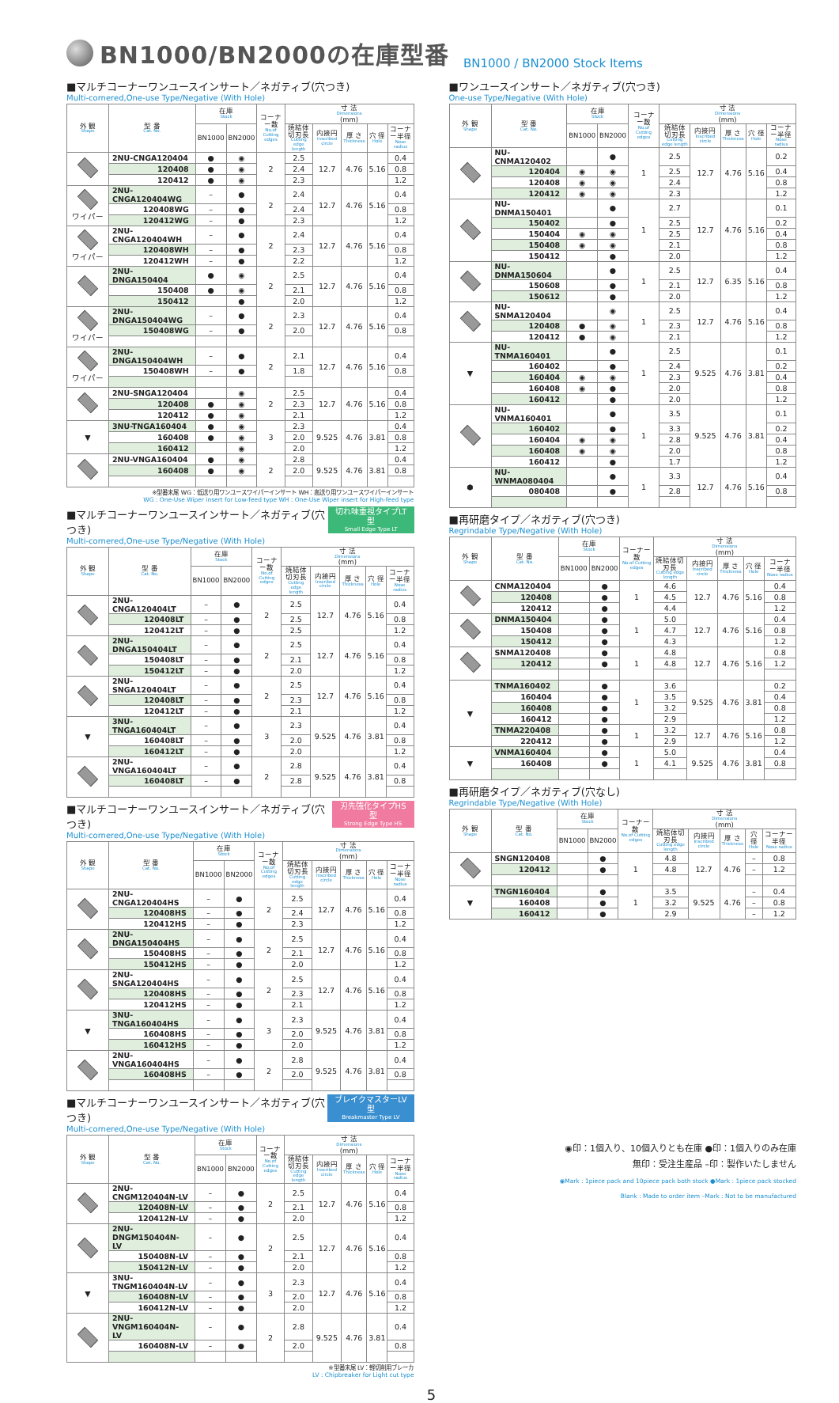BN1000/BN2000の在庫型番
BN1000 / BN2000 Stock Items
■マルチコーナーワンユースインサート／ネガティブ(穴つき)
Multi-cornered,One-use Type/Negative (With Hole)
| 外 観 Shape | 型 番 Cat. No. | 在庫 Stock | | コーナー数 No.of Cutting edges | 寸 法 Dimensions (mm) | | | | |
| --- | --- | --- | --- | --- | --- | --- | --- | --- | --- |
| | | BN1000 | BN2000 | | 焼結体切刃長 Cutting edge length | 内接円 Inscribed circle | 厚 さ Thickness | 穴 径 Hole | コーナー半径 Nose radius |
| | 2NU-CNGA120404 | ● | ◉ | 2 | 2.5 | 12.7 | 4.76 | 5.16 | 0.4 |
| | 120408 | ● | ◉ | | 2.4 | | | | 0.8 |
| | 120412 | ● | ◉ | | 2.3 | | | | 1.2 |
| ワイパー | 2NU-CNGA120404WG | – | ● | 2 | 2.4 | 12.7 | 4.76 | 5.16 | 0.4 |
| | 120408WG | – | ● | | 2.4 | | | | 0.8 |
| | 120412WG | – | ● | | 2.3 | | | | 1.2 |
| ワイパー | 2NU-CNGA120404WH | – | ● | 2 | 2.4 | 12.7 | 4.76 | 5.16 | 0.4 |
| | 120408WH | – | ● | | 2.3 | | | | 0.8 |
| | 120412WH | – | ● | | 2.2 | | | | 1.2 |
| | 2NU-DNGA150404 | ● | ◉ | 2 | 2.5 | 12.7 | 4.76 | 5.16 | 0.4 |
| | 150408 | ● | ◉ | | 2.1 | | | | 0.8 |
| | 150412 | | ● | | 2.0 | | | | 1.2 |
| ワイパー | 2NU-DNGA150404WG | – | ● | 2 | 2.3 | 12.7 | 4.76 | 5.16 | 0.4 |
| | 150408WG | – | ● | | 2.0 | | | | 0.8 |
| ワイパー | 2NU-DNGA150404WH | – | ● | 2 | 2.1 | 12.7 | 4.76 | 5.16 | 0.4 |
| | 150408WH | – | ● | | 1.8 | | | | 0.8 |
| | 2NU-SNGA120404 | | ◉ | 2 | 2.5 | 12.7 | 4.76 | 5.16 | 0.4 |
| | 120408 | ● | ◉ | | 2.3 | | | | 0.8 |
| | 120412 | ● | ◉ | | 2.1 | | | | 1.2 |
| ▼ | 3NU-TNGA160404 | ● | ◉ | 3 | 2.3 | 9.525 | 4.76 | 3.81 | 0.4 |
| | 160408 | ● | ◉ | | 2.0 | | | | 0.8 |
| | 160412 | | ◉ | | 2.0 | | | | 1.2 |
| | 2NU-VNGA160404 | ● | ◉ | 2 | 2.8 | 9.525 | 4.76 | 3.81 | 0.4 |
| | 160408 | ● | ◉ | | 2.0 | | | | 0.8 |
※型番末尾 WG：低送り用ワンユースワイパーインサート WH：高送り用ワンユースワイパーインサート
WG : One-Use Wiper insert for Low-feed type WH : One-Use Wiper insert for High-feed type
■マルチコーナーワンユースインサート／ネガティブ(穴つき) 切れ味重視タイプLT型
Small Edge Type LT
Multi-cornered,One-use Type/Negative (With Hole)
| 外 観 Shape | 型 番 Cat. No. | 在庫 Stock | | コーナー数 No.of Cutting edges | 寸 法 Dimensions (mm) | | | | |
| --- | --- | --- | --- | --- | --- | --- | --- | --- | --- |
| | | BN1000 | BN2000 | | 焼結体切刃長 Cutting edge length | 内接円 Inscribed circle | 厚 さ Thickness | 穴 径 Hole | コーナー半径 Nose radius |
| | 2NU-CNGA120404LT | – | ● | 2 | 2.5 | 12.7 | 4.76 | 5.16 | 0.4 |
| | 120408LT | – | ● | | 2.5 | | | | 0.8 |
| | 120412LT | – | ● | | 2.5 | | | | 1.2 |
| | 2NU-DNGA150404LT | – | ● | 2 | 2.5 | 12.7 | 4.76 | 5.16 | 0.4 |
| | 150408LT | – | ● | | 2.1 | | | | 0.8 |
| | 150412LT | – | ● | | 2.0 | | | | 1.2 |
| | 2NU-SNGA120404LT | – | ● | 2 | 2.5 | 12.7 | 4.76 | 5.16 | 0.4 |
| | 120408LT | – | ● | | 2.3 | | | | 0.8 |
| | 120412LT | – | ● | | 2.1 | | | | 1.2 |
| ▼ | 3NU-TNGA160404LT | – | ● | 3 | 2.3 | 9.525 | 4.76 | 3.81 | 0.4 |
| | 160408LT | – | ● | | 2.0 | | | | 0.8 |
| | 160412LT | – | ● | | 2.0 | | | | 1.2 |
| | 2NU-VNGA160404LT | – | ● | 2 | 2.8 | 9.525 | 4.76 | 3.81 | 0.4 |
| | 160408LT | – | ● | | 2.8 | | | | 0.8 |
■マルチコーナーワンユースインサート／ネガティブ(穴つき) 刃先強化タイプHS型
Strong Edge Type HS
Multi-cornered,One-use Type/Negative (With Hole)
| 外 観 Shape | 型 番 Cat. No. | 在庫 Stock | | コーナー数 No.of Cutting edges | 寸 法 Dimensions (mm) | | | | |
| --- | --- | --- | --- | --- | --- | --- | --- | --- | --- |
| | | BN1000 | BN2000 | | 焼結体切刃長 Cutting edge length | 内接円 Inscribed circle | 厚 さ Thickness | 穴 径 Hole | コーナー半径 Nose radius |
| | 2NU-CNGA120404HS | – | ● | 2 | 2.5 | 12.7 | 4.76 | 5.16 | 0.4 |
| | 120408HS | – | ● | | 2.4 | | | | 0.8 |
| | 120412HS | – | ● | | 2.3 | | | | 1.2 |
| | 2NU-DNGA150404HS | – | ● | 2 | 2.5 | 12.7 | 4.76 | 5.16 | 0.4 |
| | 150408HS | – | ● | | 2.1 | | | | 0.8 |
| | 150412HS | – | ● | | 2.0 | | | | 1.2 |
| | 2NU-SNGA120404HS | – | ● | 2 | 2.5 | 12.7 | 4.76 | 5.16 | 0.4 |
| | 120408HS | – | ● | | 2.3 | | | | 0.8 |
| | 120412HS | – | ● | | 2.1 | | | | 1.2 |
| ▼ | 3NU-TNGA160404HS | – | ● | 3 | 2.3 | 9.525 | 4.76 | 3.81 | 0.4 |
| | 160408HS | – | ● | | 2.0 | | | | 0.8 |
| | 160412HS | – | ● | | 2.0 | | | | 1.2 |
| | 2NU-VNGA160404HS | – | ● | 2 | 2.8 | 9.525 | 4.76 | 3.81 | 0.4 |
| | 160408HS | – | ● | | 2.0 | | | | 0.8 |
■マルチコーナーワンユースインサート／ネガティブ(穴つき) ブレイクマスターLV型
Breakmaster Type LV
Multi-cornered,One-use Type/Negative (With Hole)
| 外 観 Shape | 型 番 Cat. No. | 在庫 Stock | | コーナー数 No.of Cutting edges | 寸 法 Dimensions (mm) | | | | |
| --- | --- | --- | --- | --- | --- | --- | --- | --- | --- |
| | | BN1000 | BN2000 | | 焼結体切刃長 Cutting edge length | 内接円 Inscribed circle | 厚 さ Thickness | 穴 径 Hole | コーナー半径 Nose radius |
| | 2NU-CNGM120404N-LV | – | ● | 2 | 2.5 | 12.7 | 4.76 | 5.16 | 0.4 |
| | 120408N-LV | – | ● | | 2.1 | | | | 0.8 |
| | 120412N-LV | – | ● | | 2.0 | | | | 1.2 |
| | 2NU-DNGM150404N-LV | – | ● | 2 | 2.5 | 12.7 | 4.76 | 5.16 | 0.4 |
| | 150408N-LV | – | ● | | 2.1 | | | | 0.8 |
| | 150412N-LV | – | ● | | 2.0 | | | | 1.2 |
| ▼ | 3NU-TNGM160404N-LV | – | ● | 3 | 2.3 | 12.7 | 4.76 | 5.16 | 0.4 |
| | 160408N-LV | – | ● | | 2.0 | | | | 0.8 |
| | 160412N-LV | – | ● | | 2.0 | | | | 1.2 |
| | 2NU-VNGM160404N-LV | – | ● | 2 | 2.8 | 9.525 | 4.76 | 3.81 | 0.4 |
| | 160408N-LV | – | ● | | 2.0 | | | | 0.8 |
※型番末尾 LV：軽切削用ブレーカ
LV : Chipbreaker for Light cut type
■ワンユースインサート／ネガティブ(穴つき)
One-use Type/Negative (With Hole)
| 外 観 Shape | 型 番 Cat. No. | 在庫 Stock | | コーナー数 No.of Cutting edges | 寸 法 Dimensions (mm) | | | | |
| --- | --- | --- | --- | --- | --- | --- | --- | --- | --- |
| | | BN1000 | BN2000 | | 焼結体切刃長 Cutting edge length | 内接円 Inscribed circle | 厚 さ Thickness | 穴 径 Hole | コーナー半径 Nose radius |
| | NU-CNMA120402 | | ● | 1 | 2.5 | 12.7 | 4.76 | 5.16 | 0.2 |
| | 120404 | ◉ | ◉ | | 2.5 | | | | 0.4 |
| | 120408 | ◉ | ◉ | | 2.4 | | | | 0.8 |
| | 120412 | ◉ | ◉ | | 2.3 | | | | 1.2 |
| | NU-DNMA150401 | | ● | 1 | 2.7 | 12.7 | 4.76 | 5.16 | 0.1 |
| | 150402 | | ● | | 2.5 | | | | 0.2 |
| | 150404 | ◉ | ◉ | | 2.5 | | | | 0.4 |
| | 150408 | ◉ | ◉ | | 2.1 | | | | 0.8 |
| | 150412 | | ● | | 2.0 | | | | 1.2 |
| | NU-DNMA150604 | | ● | 1 | 2.5 | 12.7 | 6.35 | 5.16 | 0.4 |
| | 150608 | | ● | | 2.1 | | | | 0.8 |
| | 150612 | | ● | | 2.0 | | | | 1.2 |
| | NU-SNMA120404 | | ◉ | 1 | 2.5 | 12.7 | 4.76 | 5.16 | 0.4 |
| | 120408 | ● | ◉ | | 2.3 | | | | 0.8 |
| | 120412 | ● | ◉ | | 2.1 | | | | 1.2 |
| ▼ | NU-TNMA160401 | | ● | 1 | 2.5 | 9.525 | 4.76 | 3.81 | 0.1 |
| | 160402 | | ● | | 2.4 | | | | 0.2 |
| | 160404 | ◉ | ◉ | | 2.3 | | | | 0.4 |
| | 160408 | ◉ | ● | | 2.0 | | | | 0.8 |
| | 160412 | | ● | | 2.0 | | | | 1.2 |
| | NU-VNMA160401 | | ● | 1 | 3.5 | 9.525 | 4.76 | 3.81 | 0.1 |
| | 160402 | | ● | | 3.3 | | | | 0.2 |
| | 160404 | ◉ | ◉ | | 2.8 | | | | 0.4 |
| | 160408 | ◉ | ◉ | | 2.0 | | | | 0.8 |
| | 160412 | | ● | | 1.7 | | | | 1.2 |
| ⬢ | NU-WNMA080404 | | ● | 1 | 3.3 | 12.7 | 4.76 | 5.16 | 0.4 |
| | 080408 | | ● | | 2.8 | | | | 0.8 |
■再研磨タイプ／ネガティブ(穴つき)
Regrindable Type/Negative (With Hole)
| 外 観 Shape | 型 番 Cat. No. | 在庫 Stock | | コーナー数 No.of Cutting edges | 寸 法 Dimensions (mm) | | | | |
| --- | --- | --- | --- | --- | --- | --- | --- | --- | --- |
| | | BN1000 | BN2000 | | 焼結体切刃長 Cutting edge length | 内接円 Inscribed circle | 厚 さ Thickness | 穴 径 Hole | コーナー半径 Nose radius |
| | CNMA120404 | | ● | 1 | 4.6 | 12.7 | 4.76 | 5.16 | 0.4 |
| | 120408 | | ● | | 4.5 | | | | 0.8 |
| | 120412 | | ● | | 4.4 | | | | 1.2 |
| | DNMA150404 | | ● | 1 | 5.0 | 12.7 | 4.76 | 5.16 | 0.4 |
| | 150408 | | ● | | 4.7 | | | | 0.8 |
| | 150412 | | ● | | 4.3 | | | | 1.2 |
| | SNMA120408 | | ● | 1 | 4.8 | 12.7 | 4.76 | 5.16 | 0.8 |
| | 120412 | | ● | | 4.8 | | | | 1.2 |
| ▼ | TNMA160402 | | ● | 1 | 3.6 | 9.525 | 4.76 | 3.81 | 0.2 |
| | 160404 | | ● | | 3.5 | | | | 0.4 |
| | 160408 | | ● | | 3.2 | | | | 0.8 |
| | 160412 | | ● | | 2.9 | | | | 1.2 |
| | TNMA220408 | | ● | 1 | 3.2 | 12.7 | 4.76 | 5.16 | 0.8 |
| | 220412 | | ● | | 2.9 | | | | 1.2 |
| ▼ | VNMA160404 | | ● | 1 | 5.0 | 9.525 | 4.76 | 3.81 | 0.4 |
| | 160408 | | ● | | 4.1 | | | | 0.8 |
■再研磨タイプ／ネガティブ(穴なし)
Regrindable Type/Negative (With Hole)
| 外 観 Shape | 型 番 Cat. No. | 在庫 Stock | | コーナー数 No.of Cutting edges | 寸 法 Dimensions (mm) | | | | |
| --- | --- | --- | --- | --- | --- | --- | --- | --- | --- |
| | | BN1000 | BN2000 | | 焼結体切刃長 Cutting edge length | 内接円 Inscribed circle | 厚 さ Thickness | 穴 径 Hole | コーナー半径 Nose radius |
| | SNGN120408 | | ● | 1 | 4.8 | 12.7 | 4.76 | – | 0.8 |
| | 120412 | | ● | | 4.8 | | | – | 1.2 |
| ▼ | TNGN160404 | | ● | 1 | 3.5 | 9.525 | 4.76 | – | 0.4 |
| | 160408 | | ● | | 3.2 | | | – | 0.8 |
| | 160412 | | ● | | 2.9 | | | – | 1.2 |
◉印：1個入り、10個入りとも在庫 ●印：1個入りのみ在庫
無印：受注生産品 –印：製作いたしません
◉Mark : 1piece pack and 10piece pack both stock ●Mark : 1piece pack stocked
Blank : Made to order item –Mark : Not to be manufactured
5